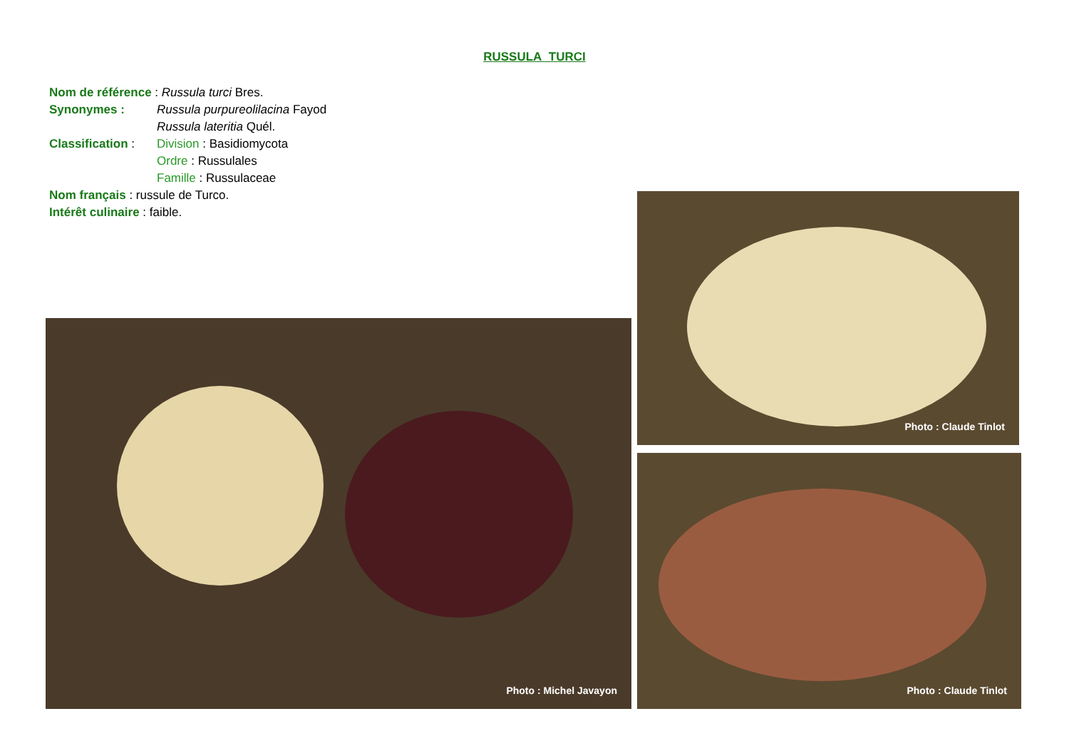RUSSULA TURCI
Nom de référence : Russula turci Bres.
Synonymes : Russula purpureolilacina Fayod
Russula lateritia Quél.
Classification : Division : Basidiomycota
Ordre : Russulales
Famille : Russulaceae
Nom français : russule de Turco.
Intérêt culinaire : faible.
Photo : Michel Javayon
Photo : Claude Tinlot
Photo : Claude Tinlot